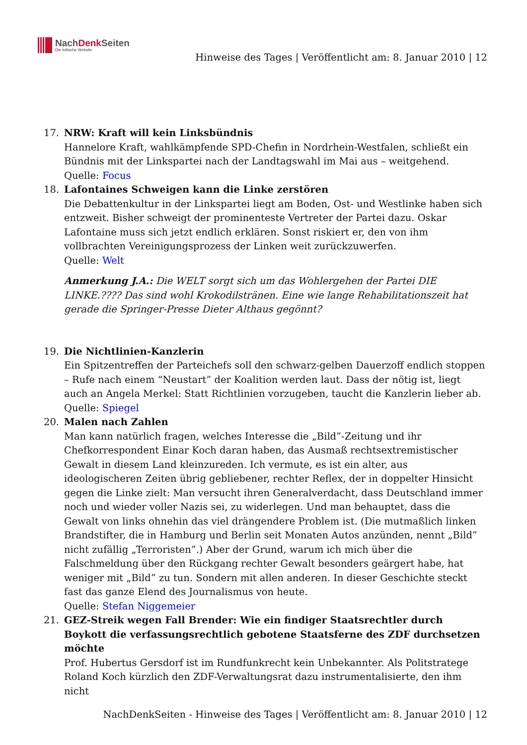NachDenk Seiten
Die kritische Website
Hinweise des Tages | Veröffentlicht am: 8. Januar 2010 | 12
17. NRW: Kraft will kein Linksbündnis
Hannelore Kraft, wahlkämpfende SPD-Chefin in Nordrhein-Westfalen, schließt ein Bündnis mit der Linkspartei nach der Landtagswahl im Mai aus – weitgehend.
Quelle: Focus
18. Lafontaines Schweigen kann die Linke zerstören
Die Debattenkultur in der Linkspartei liegt am Boden, Ost- und Westlinke haben sich entzweit. Bisher schweigt der prominenteste Vertreter der Partei dazu. Oskar Lafontaine muss sich jetzt endlich erklären. Sonst riskiert er, den von ihm vollbrachten Vereinigungsprozess der Linken weit zurückzuwerfen.
Quelle: Welt
Anmerkung J.A.: Die WELT sorgt sich um das Wohlergehen der Partei DIE LINKE.???? Das sind wohl Krokodilstränen. Eine wie lange Rehabilitationszeit hat gerade die Springer-Presse Dieter Althaus gegönnt?
19. Die Nichtlinien-Kanzlerin
Ein Spitzentreffen der Parteichefs soll den schwarz-gelben Dauerzoff endlich stoppen – Rufe nach einem “Neustart” der Koalition werden laut. Dass der nötig ist, liegt auch an Angela Merkel: Statt Richtlinien vorzugeben, taucht die Kanzlerin lieber ab.
Quelle: Spiegel
20. Malen nach Zahlen
Man kann natürlich fragen, welches Interesse die „Bild”-Zeitung und ihr Chefkorrespondent Einar Koch daran haben, das Ausmaß rechtsextremistischer Gewalt in diesem Land kleinzureden. Ich vermute, es ist ein alter, aus ideologischeren Zeiten übrig gebliebener, rechter Reflex, der in doppelter Hinsicht gegen die Linke zielt: Man versucht ihren Generalverdacht, dass Deutschland immer noch und wieder voller Nazis sei, zu widerlegen. Und man behauptet, dass die Gewalt von links ohnehin das viel drängendere Problem ist. (Die mutmaßlich linken Brandstifter, die in Hamburg und Berlin seit Monaten Autos anzünden, nennt „Bild” nicht zufällig „Terroristen”.) Aber der Grund, warum ich mich über die Falschmeldung über den Rückgang rechter Gewalt besonders geärgert habe, hat weniger mit „Bild” zu tun. Sondern mit allen anderen. In dieser Geschichte steckt fast das ganze Elend des Journalismus von heute.
Quelle: Stefan Niggemeier
21. GEZ-Streik wegen Fall Brender: Wie ein findiger Staatsrechtler durch Boykott die verfassungsrechtlich gebotene Staatsferne des ZDF durchsetzen möchte
Prof. Hubertus Gersdorf ist im Rundfunkrecht kein Unbekannter. Als Politstratege Roland Koch kürzlich den ZDF-Verwaltungsrat dazu instrumentalisierte, den ihm nicht
NachDenkSeiten - Hinweise des Tages | Veröffentlicht am: 8. Januar 2010 | 12